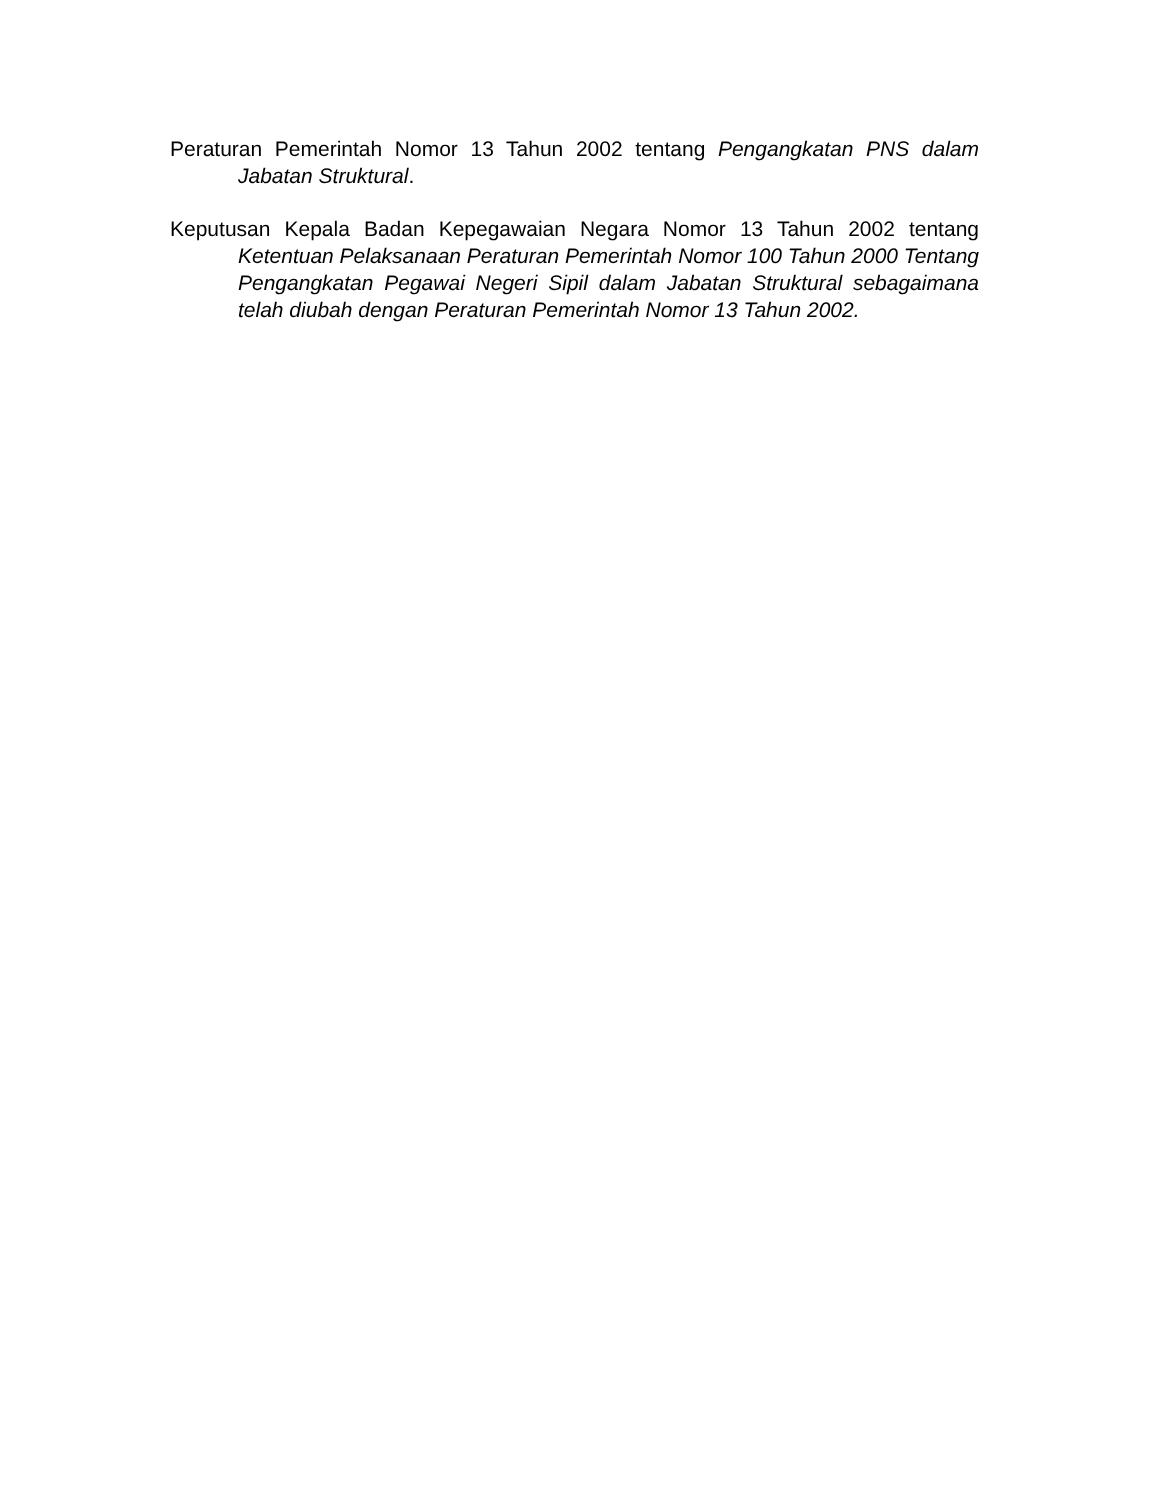Peraturan Pemerintah Nomor 13 Tahun 2002 tentang Pengangkatan PNS dalam Jabatan Struktural.
Keputusan Kepala Badan Kepegawaian Negara Nomor 13 Tahun 2002 tentang Ketentuan Pelaksanaan Peraturan Pemerintah Nomor 100 Tahun 2000 Tentang Pengangkatan Pegawai Negeri Sipil dalam Jabatan Struktural sebagaimana telah diubah dengan Peraturan Pemerintah Nomor 13 Tahun 2002.